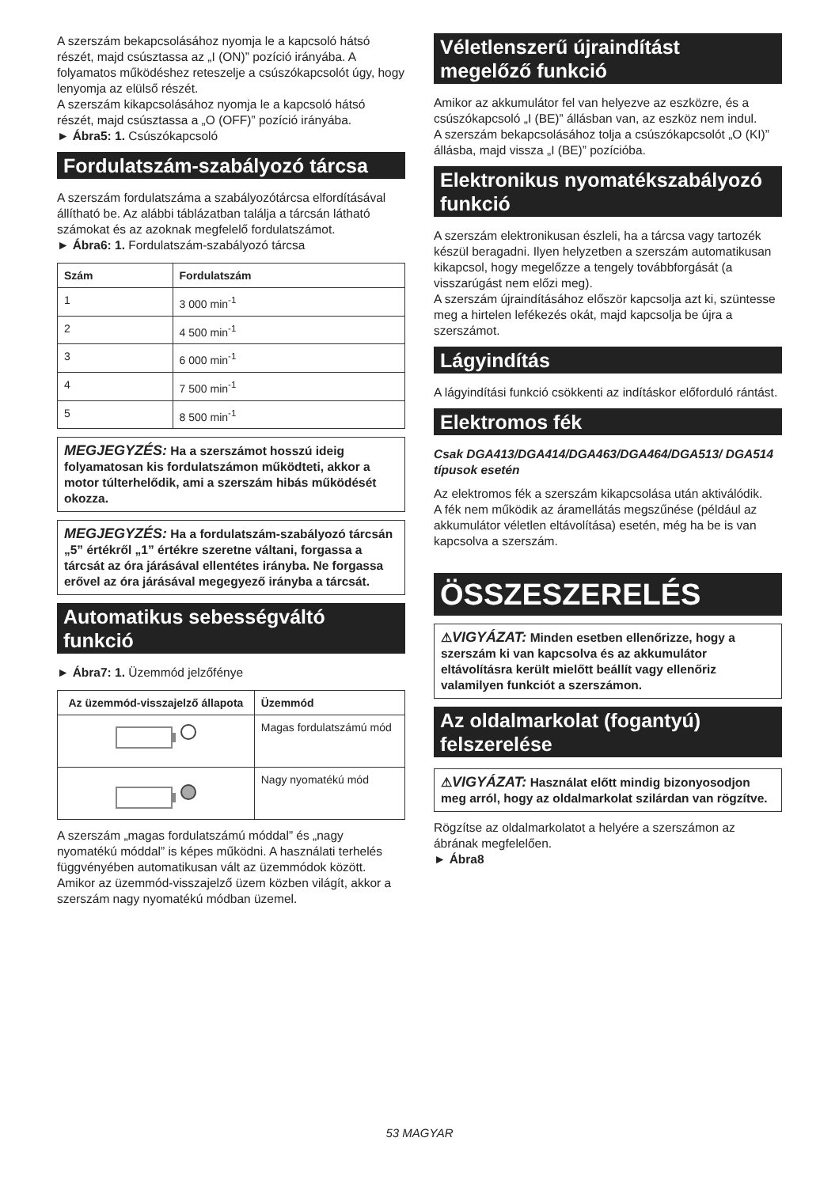A szerszám bekapcsolásához nyomja le a kapcsoló hátsó részét, majd csúsztassa az „I (ON)” pozíció irányába. A folyamatos működéshez reteszelje a csúszókapcsolót úgy, hogy lenyomja az elülső részét.
A szerszám kikapcsolásához nyomja le a kapcsoló hátsó részét, majd csúsztassa a „O (OFF)” pozíció irányába.
► Ábra5: 1. Csúszókapcsoló
Fordulatszám-szabályozó tárcsa
A szerszám fordulatszáma a szabályozótárcsa elfordításával állítható be. Az alábbi táblázatban találja a tárcsán látható számokat és az azoknak megfelelő fordulatszámot.
► Ábra6: 1. Fordulatszám-szabályozó tárcsa
| Szám | Fordulatszám |
| --- | --- |
| 1 | 3 000 min<sup>-1</sup> |
| 2 | 4 500 min<sup>-1</sup> |
| 3 | 6 000 min<sup>-1</sup> |
| 4 | 7 500 min<sup>-1</sup> |
| 5 | 8 500 min<sup>-1</sup> |
MEGJEGYZÉS: Ha a szerszámot hosszú ideig folyamatosan kis fordulatszámon működteti, akkor a motor túlterhelődik, ami a szerszám hibás működését okozza.
MEGJEGYZÉS: Ha a fordulatszám-szabályozó tárcsán „5” értékről „1” értékre szeretne váltani, forgassa a tárcsát az óra járásával ellentétes irányba. Ne forgassa erővel az óra járásával megegyező irányba a tárcsát.
Automatikus sebességváltó funkció
► Ábra7: 1. Üzemmód jelzőfénye
| Az üzemmód-visszajelző állapota | Üzemmód |
| --- | --- |
| | Magas fordulatszámú mód |
| | Nagy nyomatékú mód |
A szerszám „magas fordulatszámú móddal” és „nagy nyomatékú móddal” is képes működni. A használati terhelés függvényében automatikusan vált az üzemmódok között. Amikor az üzemmód-visszajelző üzem közben világít, akkor a szerszám nagy nyomatékú módban üzemel.
Véletlenszerű újraindítást megelőző funkció
Amikor az akkumulátor fel van helyezve az eszközre, és a csúszókapcsoló „I (BE)” állásban van, az eszköz nem indul.
A szerszám bekapcsolásához tolja a csúszókapcsolót „O (KI)” állásba, majd vissza „I (BE)” pozícióba.
Elektronikus nyomatékszabályozó funkció
A szerszám elektronikusan észleli, ha a tárcsa vagy tartozék készül beragadni. Ilyen helyzetben a szerszám automatikusan kikapcsol, hogy megelőzze a tengely továbbforgását (a visszarúgást nem előzi meg).
A szerszám újraindításához először kapcsolja azt ki, szüntesse meg a hirtelen lefékezés okát, majd kapcsolja be újra a szerszámot.
Lágyindítás
A lágyindítási funkció csökkenti az indításkor előforduló rántást.
Elektromos fék
Csak DGA413/DGA414/DGA463/DGA464/DGA513/ DGA514 típusok esetén
Az elektromos fék a szerszám kikapcsolása után aktiválódik.
A fék nem működik az áramellátás megszűnése (például az akkumulátor véletlen eltávolítása) esetén, még ha be is van kapcsolva a szerszám.
ÖSSZESZERELÉS
⚠VIGYÁZAT: Minden esetben ellenőrizze, hogy a szerszám ki van kapcsolva és az akkumulátor eltávolításra került mielőtt beállít vagy ellenőriz valamilyen funkciót a szerszámon.
Az oldalmarkolat (fogantyú) felszerelése
⚠VIGYÁZAT: Használat előtt mindig bizonyosodjon meg arról, hogy az oldalmarkolat szilárdan van rögzítve.
Rögzítse az oldalmarkolatot a helyére a szerszámon az ábrának megfelelően.
► Ábra8
53 MAGYAR